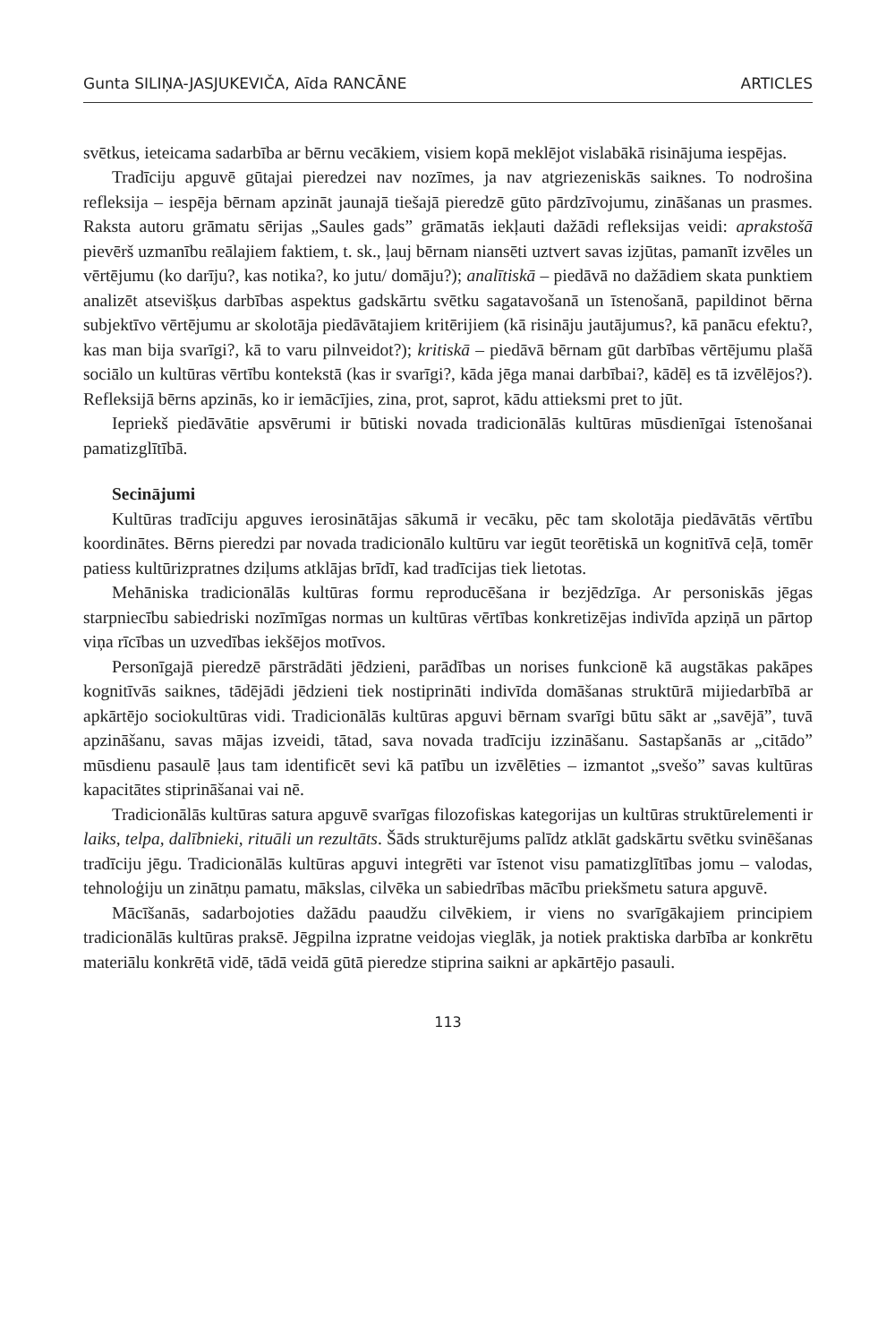Gunta SILIŅA-JASJUKEVIČA, Aīda RANCĀNE ARTICLES
svētkus, ieteicama sadarbība ar bērnu vecākiem, visiem kopā meklējot vislabākā risinājuma iespējas.
Tradīciju apguvē gūtajai pieredzei nav nozīmes, ja nav atgriezeniskās saiknes. To nodrošina refleksija – iespēja bērnam apzināt jaunajā tiešajā pieredzē gūto pārdzīvojumu, zināšanas un prasmes. Raksta autoru grāmatu sērijas „Saules gads” grāmatās iekļauti dažādi refleksijas veidi: aprakstošā pievērš uzmanību reālajiem faktiem, t. sk., ļauj bērnam niansēti uztvert savas izjūtas, pamanīt izvēles un vērtējumu (ko darīju?, kas notika?, ko jutu/ domāju?); analītiskā – piedāvā no dažādiem skata punktiem analizēt atsevišķus darbības aspektus gadskārtu svētku sagatavošanā un īstenošanā, papildinot bērna subjektīvo vērtējumu ar skolotāja piedāvātajiem kritērijiem (kā risināju jautājumus?, kā panācu efektu?, kas man bija svarīgi?, kā to varu pilnveidot?); kritiskā – piedāvā bērnam gūt darbības vērtējumu plašā sociālo un kultūras vērtību kontekstā (kas ir svarīgi?, kāda jēga manai darbībai?, kādēļ es tā izvēlējos?). Refleksijā bērns apzinās, ko ir iemācījies, zina, prot, saprot, kādu attieksmi pret to jūt.
Iepriekš piedāvātie apsvērumi ir būtiski novada tradicionālās kultūras mūsdienīgai īstenošanai pamatizglītībā.
Secinājumi
Kultūras tradīciju apguves ierosinātājas sākumā ir vecāku, pēc tam skolotāja piedāvātās vērtību koordinātes. Bērns pieredzi par novada tradicionālo kultūru var iegūt teorētiskā un kognitīvā ceļā, tomēr patiess kultūrizpratnes dziļums atklājas brīdī, kad tradīcijas tiek lietotas.
Mehāniska tradicionālās kultūras formu reproducēšana ir bezjēdzīga. Ar personiskās jēgas starpniecību sabiedriski nozīmīgas normas un kultūras vērtības konkretizējas indivīda apziņā un pārtop viņa rīcības un uzvedības iekšējos motīvos.
Personīgajā pieredzē pārstrādāti jēdzieni, parādības un norises funkcionē kā augstākas pakāpes kognitīvās saiknes, tādējādi jēdzieni tiek nostiprināti indivīda domāšanas struktūrā mijiedarbībā ar apkārtējo sociokultūras vidi. Tradicionālās kultūras apguvi bērnam svarīgi būtu sākt ar „savējā”, tuvā apzināšanu, savas mājas izveidi, tātad, sava novada tradīciju izzināšanu. Sastapšanās ar „citādo” mūsdienu pasaulē ļaus tam identificēt sevi kā patību un izvēlēties – izmantot „svešo” savas kultūras kapacitātes stiprināšanai vai nē.
Tradicionālās kultūras satura apguvē svarīgas filozofiskas kategorijas un kultūras struktūrelementi ir laiks, telpa, dalībnieki, rituāli un rezultāts. Šāds strukturējums palīdz atklāt gadskārtu svētku svinēšanas tradīciju jēgu. Tradicionālās kultūras apguvi integrēti var īstenot visu pamatizglītības jomu – valodas, tehnoloģiju un zinātņu pamatu, mākslas, cilvēka un sabiedrības mācību priekšmetu satura apguvē.
Mācīšanās, sadarbojoties dažādu paaudžu cilvēkiem, ir viens no svarīgākajiem principiem tradicionālās kultūras praksē. Jēgpilna izpratne veidojas vieglāk, ja notiek praktiska darbība ar konkrētu materiālu konkrētā vidē, tādā veidā gūtā pieredze stiprina saikni ar apkārtējo pasauli.
113